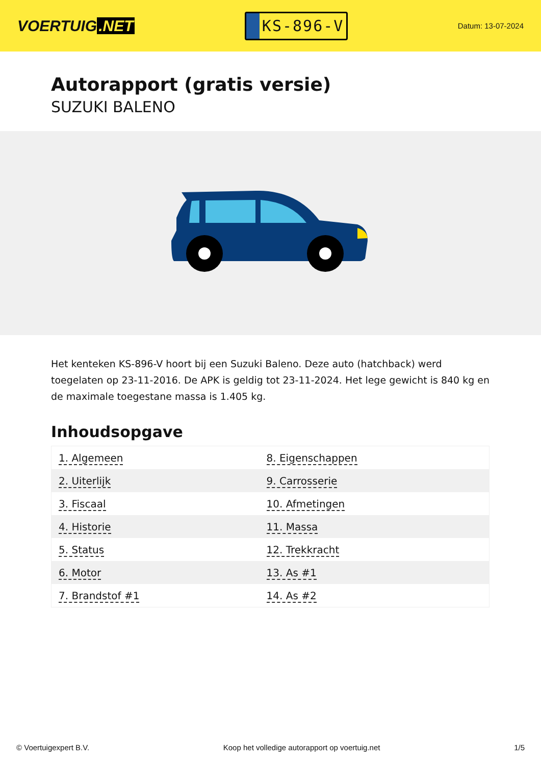VOERTUIG.NET
KS-896-V
Datum: 13-07-2024
Autorapport (gratis versie)
SUZUKI BALENO
Het kenteken KS-896-V hoort bij een Suzuki Baleno. Deze auto (hatchback) werd toegelaten op 23-11-2016. De APK is geldig tot 23-11-2024. Het lege gewicht is 840 kg en de maximale toegestane massa is 1.405 kg.
Inhoudsopgave
| 1. Algemeen | 8. Eigenschappen |
| 2. Uiterlijk | 9. Carrosserie |
| 3. Fiscaal | 10. Afmetingen |
| 4. Historie | 11. Massa |
| 5. Status | 12. Trekkracht |
| 6. Motor | 13. As #1 |
| 7. Brandstof #1 | 14. As #2 |
© Voertuigexpert B.V. Koop het volledige autorapport op voertuig.net 1/5